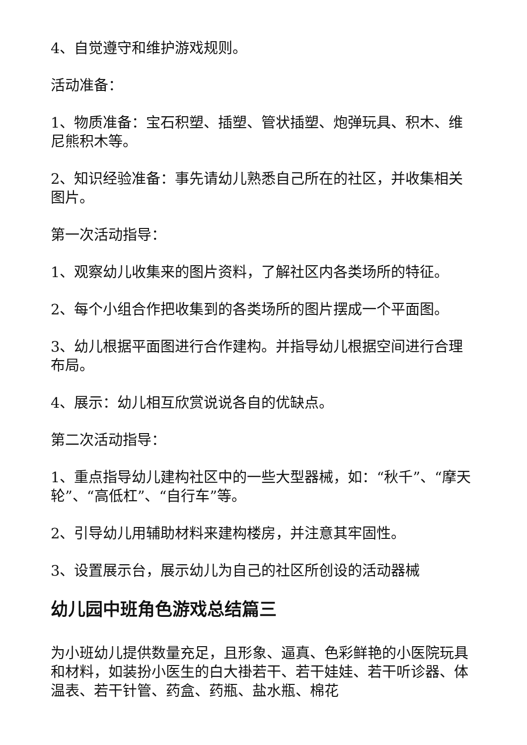4、自觉遵守和维护游戏规则。
活动准备：
1、物质准备：宝石积塑、插塑、管状插塑、炮弹玩具、积木、维尼熊积木等。
2、知识经验准备：事先请幼儿熟悉自己所在的社区，并收集相关图片。
第一次活动指导：
1、观察幼儿收集来的图片资料，了解社区内各类场所的特征。
2、每个小组合作把收集到的各类场所的图片摆成一个平面图。
3、幼儿根据平面图进行合作建构。并指导幼儿根据空间进行合理布局。
4、展示：幼儿相互欣赏说说各自的优缺点。
第二次活动指导：
1、重点指导幼儿建构社区中的一些大型器械，如：“秋千”、“摩天轮”、“高低杠”、“自行车”等。
2、引导幼儿用辅助材料来建构楼房，并注意其牢固性。
3、设置展示台，展示幼儿为自己的社区所创设的活动器械
幼儿园中班角色游戏总结篇三
为小班幼儿提供数量充足，且形象、逼真、色彩鲜艳的小医院玩具和材料，如装扮小医生的白大褂若干、若干娃娃、若干听诊器、体温表、若干针管、药盒、药瓶、盐水瓶、棉花